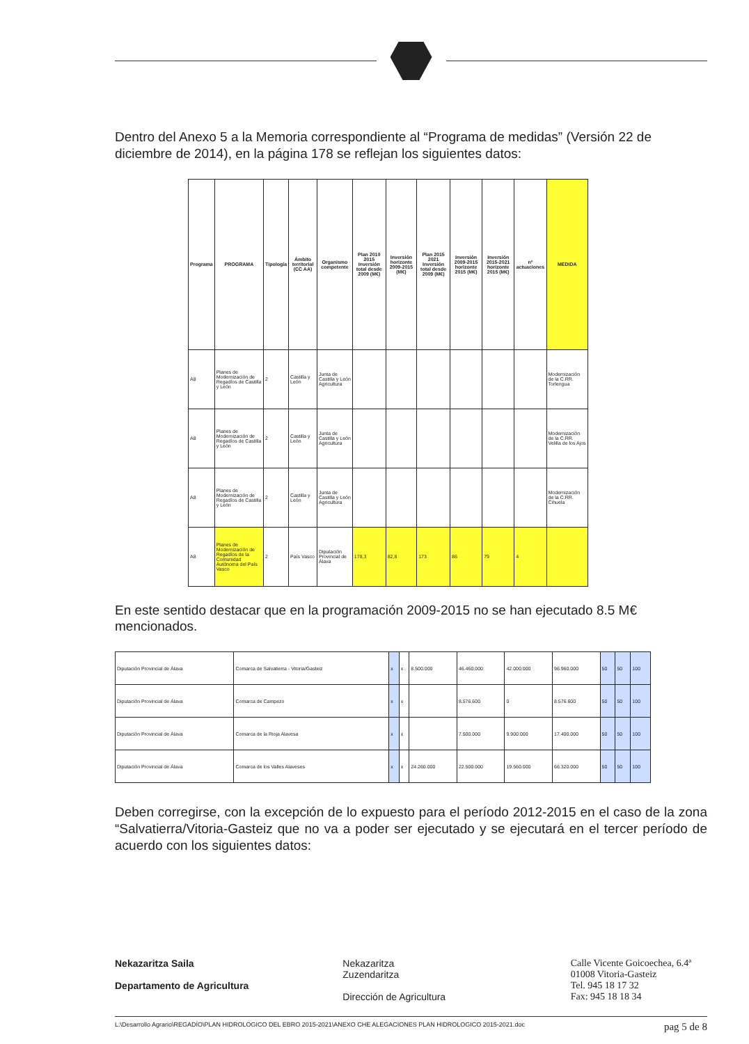Dentro del Anexo 5 a la Memoria correspondiente al “Programa de medidas” (Versión 22 de diciembre de 2014), en la página 178 se reflejan los siguientes datos:
| Programa | PROGRAMA | Tipología | Ámbito territorial (CC AA) | Organismo competente | Plan 2010 2015 Inversión total desde 2009 (M€) | Inversión horizonte 2009-2015 (M€) | Plan 2015 2021 Inversión total desde 2009 (M€) | Inversión 2009-2015 horizonte 2015 (M€) | Inversión 2015-2021 horizonte 2015 (M€) | nº actuaciones | MEDIDA |
| --- | --- | --- | --- | --- | --- | --- | --- | --- | --- | --- | --- |
| A8 | Planes de Modernización de Regadíos de Castilla y León | 2 | Castilla y León | Junta de Castilla y León Agricultura | | | | | | | Modernización de la C.RR. Torlengua |
| A8 | Planes de Modernización de Regadíos de Castilla y León | 2 | Castilla y León | Junta de Castilla y León Agricultura | | | | | | | Modernización de la C.RR. Velilla de los Ajos |
| A8 | Planes de Modernización de Regadíos de Castilla y León | 2 | Castilla y León | Junta de Castilla y León Agricultura | | | | | | | Modernización de la C.RR. Cihuela |
| A8 | Planes de Modernización de Regadíos de la Comunidad Autónoma del País Vasco | 2 | País Vasco | Diputación Provincial de Álava | 178,3 | 82,8 | 173 | 86 | 79 | 4 | |
En este sentido destacar que en la programación 2009-2015 no se han ejecutado 8.5 M€ mencionados.
| Diputación Provincial de Álava | Comarca de Salvatierra - Vitoria/Gasteiz | x | x | 8.500.000 | 46.460.000 | 42.000.000 | 96.960.000 | 50 | 50 | 100 |
| Diputación Provincial de Álava | Comarca de Campezo | x | x | | 8.576.600 | 0 | 8.576.600 | 50 | 50 | 100 |
| Diputación Provincial de Álava | Comarca de la Rioja Alavesa | x | x | | 7.500.000 | 9.900.000 | 17.400.000 | 50 | 50 | 100 |
| Diputación Provincial de Álava | Comarca de los Valles Alaveses | x | x | 24.260.000 | 22.500.000 | 19.560.000 | 66.320.000 | 50 | 50 | 100 |
Deben corregirse, con la excepción de lo expuesto para el período 2012-2015 en el caso de la zona “Salvatierra/Vitoria-Gasteiz que no va a poder ser ejecutado y se ejecutará en el tercer período de acuerdo con los siguientes datos:
Nekazaritza Saila
Departamento de Agricultura
Nekazaritza
Zuzendaritza
Dirección de Agricultura
Calle Vicente Goicoechea, 6.4ª
01008 Vitoria-Gasteiz
Tel. 945 18 17 32
Fax: 945 18 18 34
L:\Desarrollo Agrario\REGADÍO\PLAN HIDROLOGICO DEL EBRO 2015-2021\ANEXO CHE ALEGACIONES PLAN HIDROLOGICO 2015-2021.doc pag 5 de 8